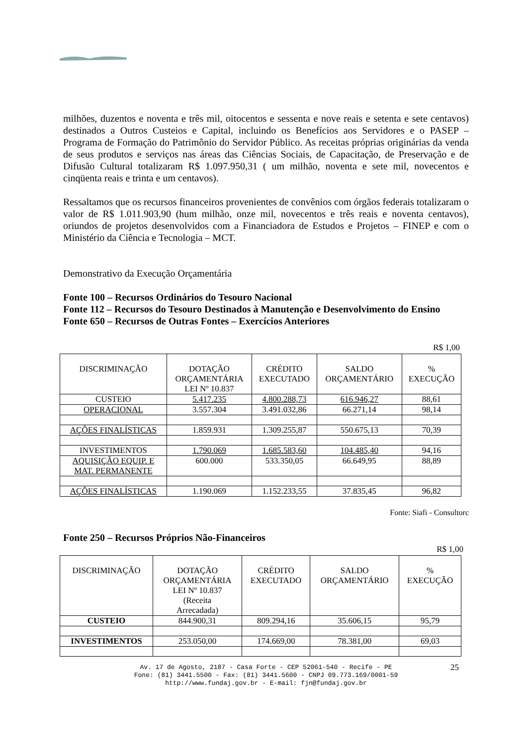milhões, duzentos e noventa e três mil, oitocentos e sessenta e nove reais e setenta e sete centavos) destinados a Outros Custeios e Capital, incluindo os Benefícios aos Servidores e o PASEP – Programa de Formação do Patrimônio do Servidor Público. As receitas próprias originárias da venda de seus produtos e serviços nas áreas das Ciências Sociais, de Capacitação, de Preservação e de Difusão Cultural totalizaram R$ 1.097.950,31 ( um milhão, noventa e sete mil, novecentos e cinqüenta reais e trinta e um centavos).
Ressaltamos que os recursos financeiros provenientes de convênios com órgãos federais totalizaram o valor de R$ 1.011.903,90 (hum milhão, onze mil, novecentos e três reais e noventa centavos), oriundos de projetos desenvolvidos com a Financiadora de Estudos e Projetos – FINEP e com o Ministério da Ciência e Tecnologia – MCT.
Demonstrativo da Execução Orçamentária
Fonte 100 – Recursos Ordinários do Tesouro Nacional
Fonte 112 – Recursos do Tesouro Destinados à Manutenção e Desenvolvimento do Ensino
Fonte 650 – Recursos de Outras Fontes – Exercícios Anteriores
R$ 1,00
| DISCRIMINAÇÃO | DOTAÇÃO ORÇAMENTÁRIA LEI Nº 10.837 | CRÉDITO EXECUTADO | SALDO ORÇAMENTÁRIO | % EXECUÇÃO |
| --- | --- | --- | --- | --- |
| CUSTEIO | 5.417.235 | 4.800.288,73 | 616.946,27 | 88,61 |
| OPERACIONAL | 3.557.304 | 3.491.032,86 | 66.271,14 | 98,14 |
| AÇÕES FINALÍSTICAS | 1.859.931 | 1.309.255,87 | 550.675,13 | 70,39 |
| INVESTIMENTOS | 1.790.069 | 1.685.583,60 | 104.485,40 | 94,16 |
| AQUISIÇÃO EQUIP. E MAT. PERMANENTE | 600.000 | 533.350,05 | 66.649,95 | 88,89 |
| AÇÕES FINALÍSTICAS | 1.190.069 | 1.152.233,55 | 37.835,45 | 96,82 |
Fonte: Siafi - Consultorc
Fonte 250 – Recursos Próprios Não-Financeiros
R$ 1,00
| DISCRIMINAÇÃO | DOTAÇÃO ORÇAMENTÁRIA LEI Nº 10.837 (Receita Arrecadada) | CRÉDITO EXECUTADO | SALDO ORÇAMENTÁRIO | % EXECUÇÃO |
| --- | --- | --- | --- | --- |
| CUSTEIO | 844.900,31 | 809.294,16 | 35.606,15 | 95,79 |
| INVESTIMENTOS | 253.050,00 | 174.669,00 | 78.381,00 | 69,03 |
Av. 17 de Agosto, 2187 - Casa Forte - CEP 52061-540 - Recife - PE
Fone: (81) 3441.5500 - Fax: (81) 3441.5600 - CNPJ 09.773.169/0001-59
http://www.fundaj.gov.br - E-mail: fjn@fundaj.gov.br
25